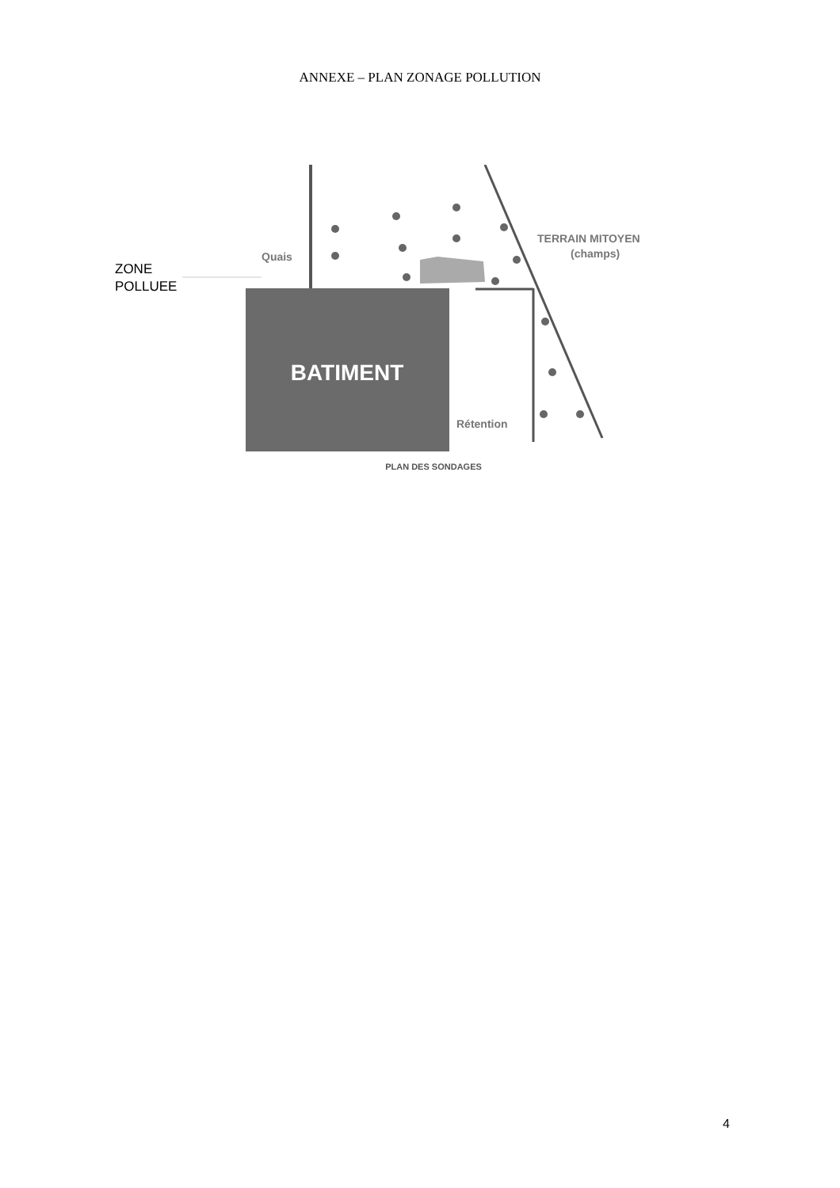ANNEXE – PLAN ZONAGE POLLUTION
BATIMENT
Quais
TERRAIN MITOYEN
(champs)
Rétention
ZONE
POLLUEE
PLAN DES SONDAGES
4